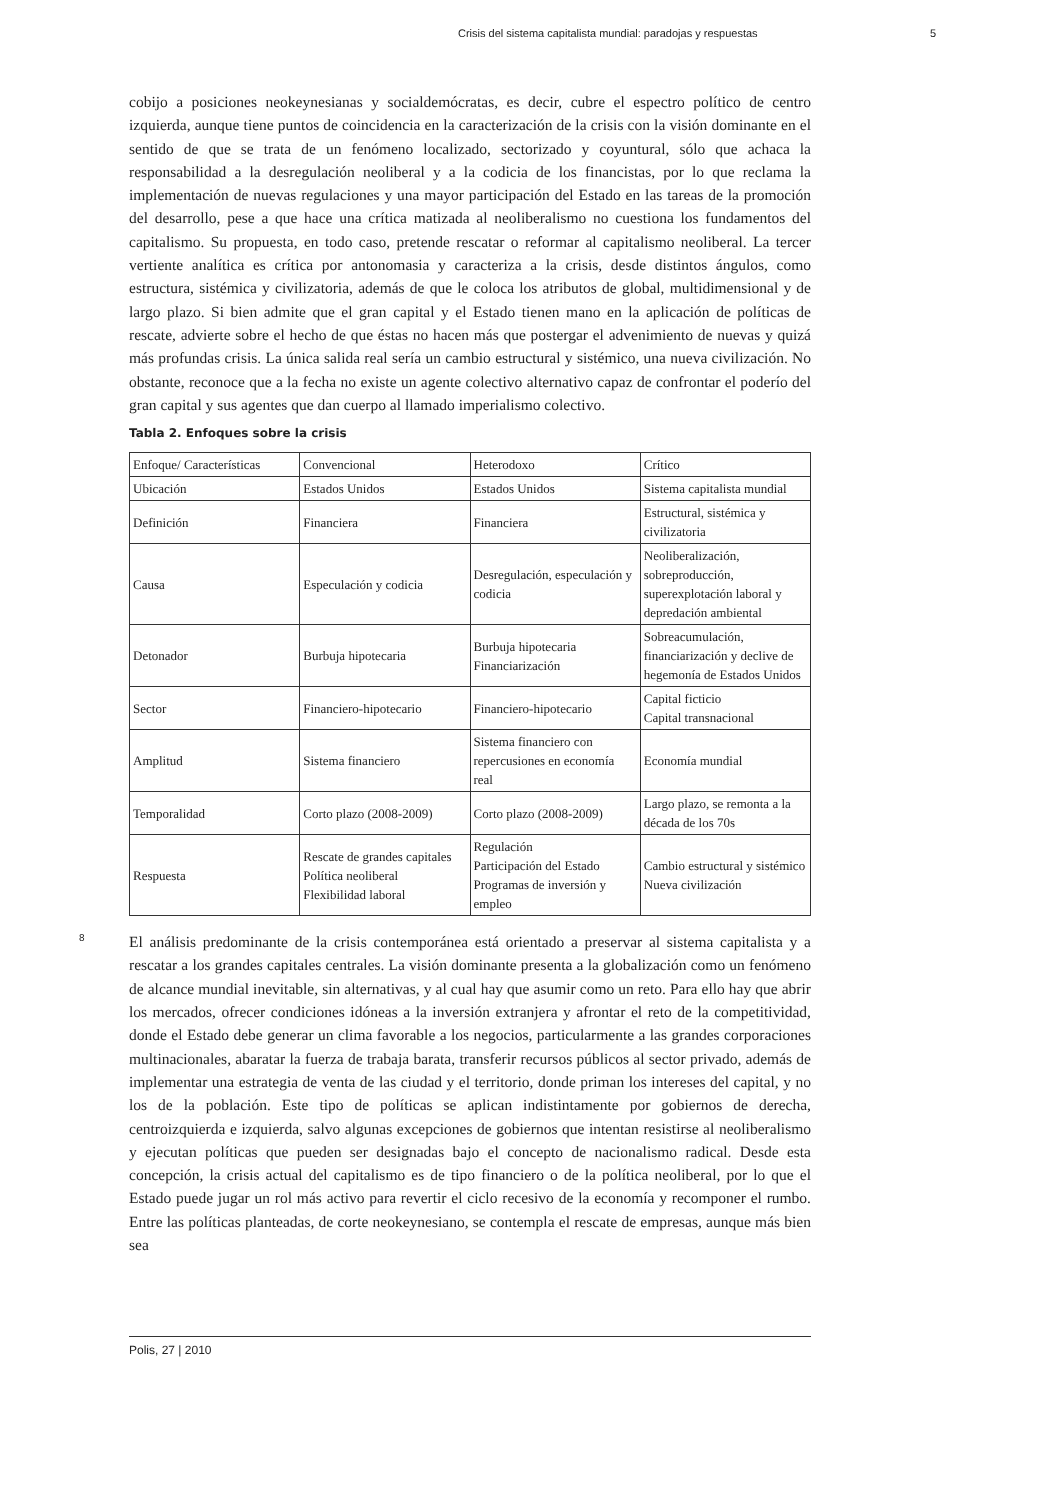Crisis del sistema capitalista mundial: paradojas y respuestas 5
cobijo a posiciones neokeynesianas y socialdemócratas, es decir, cubre el espectro político de centro izquierda, aunque tiene puntos de coincidencia en la caracterización de la crisis con la visión dominante en el sentido de que se trata de un fenómeno localizado, sectorizado y coyuntural, sólo que achaca la responsabilidad a la desregulación neoliberal y a la codicia de los financistas, por lo que reclama la implementación de nuevas regulaciones y una mayor participación del Estado en las tareas de la promoción del desarrollo, pese a que hace una crítica matizada al neoliberalismo no cuestiona los fundamentos del capitalismo. Su propuesta, en todo caso, pretende rescatar o reformar al capitalismo neoliberal. La tercer vertiente analítica es crítica por antonomasia y caracteriza a la crisis, desde distintos ángulos, como estructura, sistémica y civilizatoria, además de que le coloca los atributos de global, multidimensional y de largo plazo. Si bien admite que el gran capital y el Estado tienen mano en la aplicación de políticas de rescate, advierte sobre el hecho de que éstas no hacen más que postergar el advenimiento de nuevas y quizá más profundas crisis. La única salida real sería un cambio estructural y sistémico, una nueva civilización. No obstante, reconoce que a la fecha no existe un agente colectivo alternativo capaz de confrontar el poderío del gran capital y sus agentes que dan cuerpo al llamado imperialismo colectivo.
Tabla 2. Enfoques sobre la crisis
| Enfoque/ Características | Convencional | Heterodoxo | Crítico |
| Ubicación | Estados Unidos | Estados Unidos | Sistema capitalista mundial |
| Definición | Financiera | Financiera | Estructural, sistémica y civilizatoria |
| Causa | Especulación y codicia | Desregulación, especulación y codicia | Neoliberalización, sobreproducción, superexplotación laboral y depredación ambiental |
| Detonador | Burbuja hipotecaria | Burbuja hipotecaria Financiarización | Sobreacumulación, financiarización y declive de hegemonía de Estados Unidos |
| Sector | Financiero-hipotecario | Financiero-hipotecario | Capital ficticio Capital transnacional |
| Amplitud | Sistema financiero | Sistema financiero con repercusiones en economía real | Economía mundial |
| Temporalidad | Corto plazo (2008-2009) | Corto plazo (2008-2009) | Largo plazo, se remonta a la década de los 70s |
| Respuesta | Rescate de grandes capitales Política neoliberal Flexibilidad laboral | Regulación Participación del Estado Programas de inversión y empleo | Cambio estructural y sistémico Nueva civilización |
8
El análisis predominante de la crisis contemporánea está orientado a preservar al sistema capitalista y a rescatar a los grandes capitales centrales. La visión dominante presenta a la globalización como un fenómeno de alcance mundial inevitable, sin alternativas, y al cual hay que asumir como un reto. Para ello hay que abrir los mercados, ofrecer condiciones idóneas a la inversión extranjera y afrontar el reto de la competitividad, donde el Estado debe generar un clima favorable a los negocios, particularmente a las grandes corporaciones multinacionales, abaratar la fuerza de trabaja barata, transferir recursos públicos al sector privado, además de implementar una estrategia de venta de las ciudad y el territorio, donde priman los intereses del capital, y no los de la población. Este tipo de políticas se aplican indistintamente por gobiernos de derecha, centroizquierda e izquierda, salvo algunas excepciones de gobiernos que intentan resistirse al neoliberalismo y ejecutan políticas que pueden ser designadas bajo el concepto de nacionalismo radical. Desde esta concepción, la crisis actual del capitalismo es de tipo financiero o de la política neoliberal, por lo que el Estado puede jugar un rol más activo para revertir el ciclo recesivo de la economía y recomponer el rumbo. Entre las políticas planteadas, de corte neokeynesiano, se contempla el rescate de empresas, aunque más bien sea
Polis, 27 | 2010